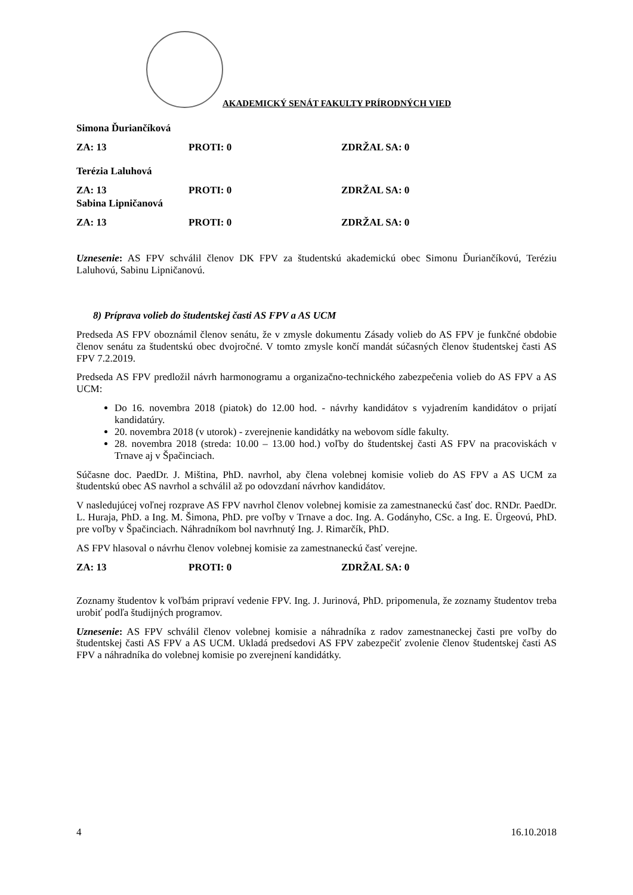AKADEMICKÝ SENÁT FAKULTY PRÍRODNÝCH VIED
Simona Ďuriančíková
ZA: 13 PROTI: 0 ZDRŽAL SA: 0
Terézia Laluhová
ZA: 13 PROTI: 0 ZDRŽAL SA: 0
Sabina Lipničanová
ZA: 13 PROTI: 0 ZDRŽAL SA: 0
Uznesenie: AS FPV schválil členov DK FPV za študentskú akademickú obec Simonu Ďuriančíkovú, Teréziu Laluhovú, Sabinu Lipničanovú.
8) Príprava volieb do študentskej časti AS FPV a AS UCM
Predseda AS FPV oboznámil členov senátu, že v zmysle dokumentu Zásady volieb do AS FPV je funkčné obdobie členov senátu za študentskú obec dvojročné. V tomto zmysle končí mandát súčasných členov študentskej časti AS FPV 7.2.2019.
Predseda AS FPV predložil návrh harmonogramu a organizačno-technického zabezpečenia volieb do AS FPV a AS UCM:
Do 16. novembra 2018 (piatok) do 12.00 hod. - návrhy kandidátov s vyjadrením kandidátov o prijatí kandidatúry.
20. novembra 2018 (v utorok) - zverejnenie kandidátky na webovom sídle fakulty.
28. novembra 2018 (streda: 10.00 – 13.00 hod.) voľby do študentskej časti AS FPV na pracoviskách v Trnave aj v Špačinciach.
Súčasne doc. PaedDr. J. Miština, PhD. navrhol, aby člena volebnej komisie volieb do AS FPV a AS UCM za študentskú obec AS navrhol a schválil až po odovzdaní návrhov kandidátov.
V nasledujúcej voľnej rozprave AS FPV navrhol členov volebnej komisie za zamestnaneckú časť doc. RNDr. PaedDr. L. Huraja, PhD. a Ing. M. Šimona, PhD. pre voľby v Trnave a doc. Ing. A. Godányho, CSc. a Ing. E. Ürgeovú, PhD. pre voľby v Špačinciach. Náhradníkom bol navrhnutý Ing. J. Rimarčík, PhD.
AS FPV hlasoval o návrhu členov volebnej komisie za zamestnaneckú časť verejne.
ZA: 13 PROTI: 0 ZDRŽAL SA: 0
Zoznamy študentov k voľbám pripraví vedenie FPV. Ing. J. Jurinová, PhD. pripomenula, že zoznamy študentov treba urobiť podľa študijných programov.
Uznesenie: AS FPV schválil členov volebnej komisie a náhradníka z radov zamestnaneckej časti pre voľby do študentskej časti AS FPV a AS UCM. Ukladá predsedovi AS FPV zabezpečiť zvolenie členov študentskej časti AS FPV a náhradníka do volebnej komisie po zverejnení kandidátky.
4 16.10.2018